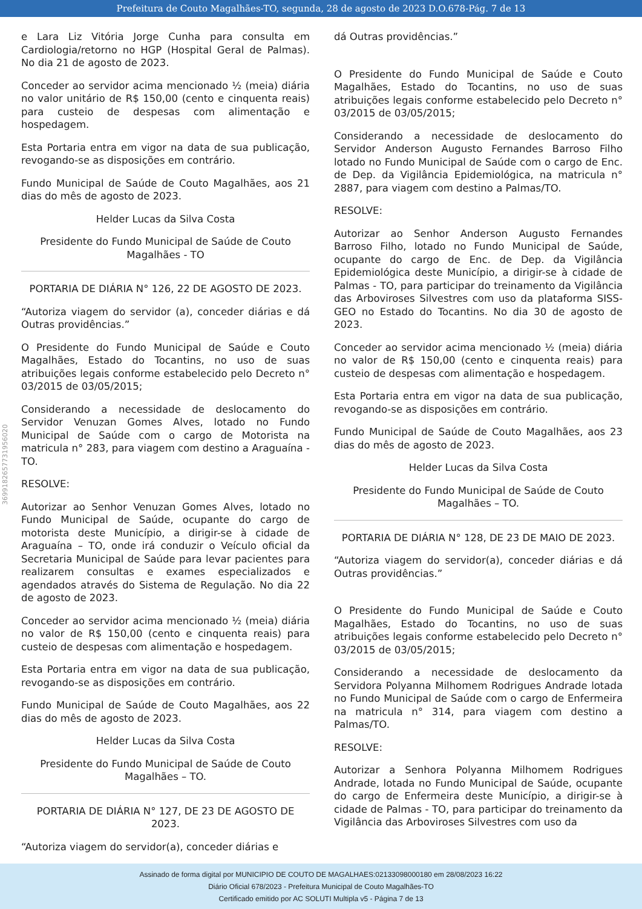Prefeitura de Couto Magalhães-TO, segunda, 28 de agosto de 2023 D.O.678-Pág. 7 de 13
3699182657731956020
e Lara Liz Vitória Jorge Cunha para consulta em Cardiologia/retorno no HGP (Hospital Geral de Palmas). No dia 21 de agosto de 2023.
Conceder ao servidor acima mencionado ½ (meia) diária no valor unitário de R$ 150,00 (cento e cinquenta reais) para custeio de despesas com alimentação e hospedagem.
Esta Portaria entra em vigor na data de sua publicação, revogando-se as disposições em contrário.
Fundo Municipal de Saúde de Couto Magalhães, aos 21 dias do mês de agosto de 2023.
Helder Lucas da Silva Costa
Presidente do Fundo Municipal de Saúde de Couto Magalhães - TO
PORTARIA DE DIÁRIA N° 126, 22 DE AGOSTO DE 2023.
“Autoriza viagem do servidor (a), conceder diárias e dá Outras providências.”
O Presidente do Fundo Municipal de Saúde e Couto Magalhães, Estado do Tocantins, no uso de suas atribuições legais conforme estabelecido pelo Decreto n° 03/2015 de 03/05/2015;
Considerando a necessidade de deslocamento do Servidor Venuzan Gomes Alves, lotado no Fundo Municipal de Saúde com o cargo de Motorista na matricula n° 283, para viagem com destino a Araguaína - TO.
RESOLVE:
Autorizar ao Senhor Venuzan Gomes Alves, lotado no Fundo Municipal de Saúde, ocupante do cargo de motorista deste Município, a dirigir-se à cidade de Araguaína – TO, onde irá conduzir o Veículo oficial da Secretaria Municipal de Saúde para levar pacientes para realizarem consultas e exames especializados e agendados através do Sistema de Regulação. No dia 22 de agosto de 2023.
Conceder ao servidor acima mencionado ½ (meia) diária no valor de R$ 150,00 (cento e cinquenta reais) para custeio de despesas com alimentação e hospedagem.
Esta Portaria entra em vigor na data de sua publicação, revogando-se as disposições em contrário.
Fundo Municipal de Saúde de Couto Magalhães, aos 22 dias do mês de agosto de 2023.
Helder Lucas da Silva Costa
Presidente do Fundo Municipal de Saúde de Couto Magalhães – TO.
PORTARIA DE DIÁRIA N° 127, DE 23 DE AGOSTO DE 2023.
“Autoriza viagem do servidor(a), conceder diárias e
dá Outras providências.”
O Presidente do Fundo Municipal de Saúde e Couto Magalhães, Estado do Tocantins, no uso de suas atribuições legais conforme estabelecido pelo Decreto n° 03/2015 de 03/05/2015;
Considerando a necessidade de deslocamento do Servidor Anderson Augusto Fernandes Barroso Filho lotado no Fundo Municipal de Saúde com o cargo de Enc. de Dep. da Vigilância Epidemiológica, na matricula n° 2887, para viagem com destino a Palmas/TO.
RESOLVE:
Autorizar ao Senhor Anderson Augusto Fernandes Barroso Filho, lotado no Fundo Municipal de Saúde, ocupante do cargo de Enc. de Dep. da Vigilância Epidemiológica deste Município, a dirigir-se à cidade de Palmas - TO, para participar do treinamento da Vigilância das Arboviroses Silvestres com uso da plataforma SISS-GEO no Estado do Tocantins. No dia 30 de agosto de 2023.
Conceder ao servidor acima mencionado ½ (meia) diária no valor de R$ 150,00 (cento e cinquenta reais) para custeio de despesas com alimentação e hospedagem.
Esta Portaria entra em vigor na data de sua publicação, revogando-se as disposições em contrário.
Fundo Municipal de Saúde de Couto Magalhães, aos 23 dias do mês de agosto de 2023.
Helder Lucas da Silva Costa
Presidente do Fundo Municipal de Saúde de Couto Magalhães – TO.
PORTARIA DE DIÁRIA N° 128, DE 23 DE MAIO DE 2023.
“Autoriza viagem do servidor(a), conceder diárias e dá Outras providências.”
O Presidente do Fundo Municipal de Saúde e Couto Magalhães, Estado do Tocantins, no uso de suas atribuições legais conforme estabelecido pelo Decreto n° 03/2015 de 03/05/2015;
Considerando a necessidade de deslocamento da Servidora Polyanna Milhomem Rodrigues Andrade lotada no Fundo Municipal de Saúde com o cargo de Enfermeira na matricula n° 314, para viagem com destino a Palmas/TO.
RESOLVE:
Autorizar a Senhora Polyanna Milhomem Rodrigues Andrade, lotada no Fundo Municipal de Saúde, ocupante do cargo de Enfermeira deste Município, a dirigir-se à cidade de Palmas - TO, para participar do treinamento da Vigilância das Arboviroses Silvestres com uso da
Assinado de forma digital por MUNICIPIO DE COUTO DE MAGALHAES:02133098000180 em 28/08/2023 16:22
Diário Oficial 678/2023 - Prefeitura Municipal de Couto Magalhães-TO
Certificado emitido por AC SOLUTI Multipla v5 - Página 7 de 13